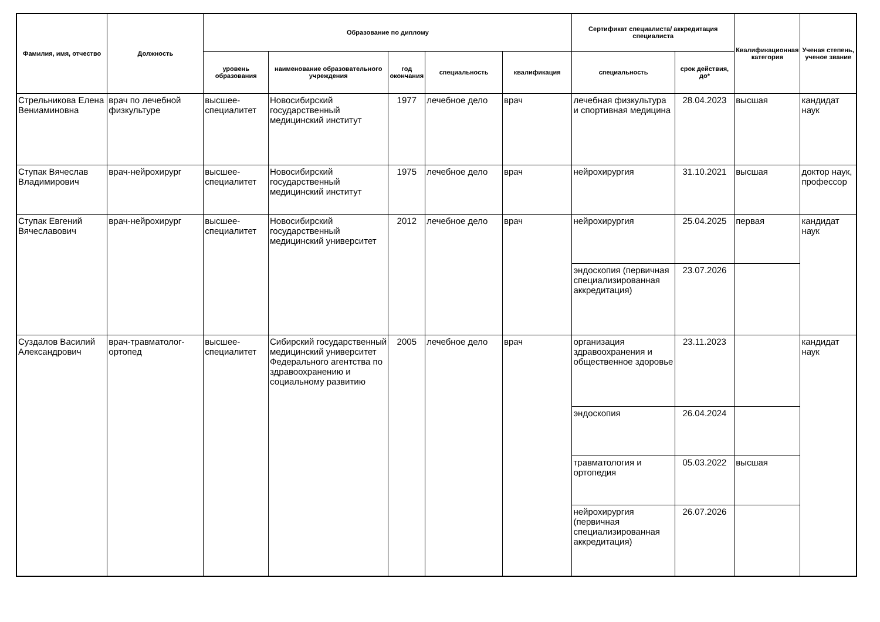| Фамилия, имя, отчество | Должность | Образование по диплому | | | | | Сертификат специалиста/ аккредитация специалиста | | Квалификационная категория | Ученая степень, ученое звание |
| --- | --- | --- | --- | --- | --- | --- | --- | --- | --- | --- |
| | | уровень образования | наименование образовательного учреждения | год окончания | специальность | квалификация | специальность | срок действия, до* | | |
| Стрельникова Елена Вениаминовна | врач по лечебной физкультуре | высшее-специалитет | Новосибирский государственный медицинский институт | 1977 | лечебное дело | врач | лечебная физкультура и спортивная медицина | 28.04.2023 | высшая | кандидат наук |
| Ступак Вячеслав Владимирович | врач-нейрохирург | высшее-специалитет | Новосибирский государственный медицинский институт | 1975 | лечебное дело | врач | нейрохирургия | 31.10.2021 | высшая | доктор наук, профессор |
| Ступак Евгений Вячеславович | врач-нейрохирург | высшее-специалитет | Новосибирский государственный медицинский университет | 2012 | лечебное дело | врач | нейрохирургия | 25.04.2025 | первая | кандидат наук |
| | | | | | | | эндоскопия (первичная специализированная аккредитация) | 23.07.2026 | | |
| Суздалов Василий Александрович | врач-травматолог-ортопед | высшее-специалитет | Сибирский государственный медицинский университет Федерального агентства по здравоохранению и социальному развитию | 2005 | лечебное дело | врач | организация здравоохранения и общественное здоровье | 23.11.2023 | | кандидат наук |
| | | | | | | | эндоскопия | 26.04.2024 | | |
| | | | | | | | травматология и ортопедия | 05.03.2022 | высшая | |
| | | | | | | | нейрохирургия (первичная специализированная аккредитация) | 26.07.2026 | | |